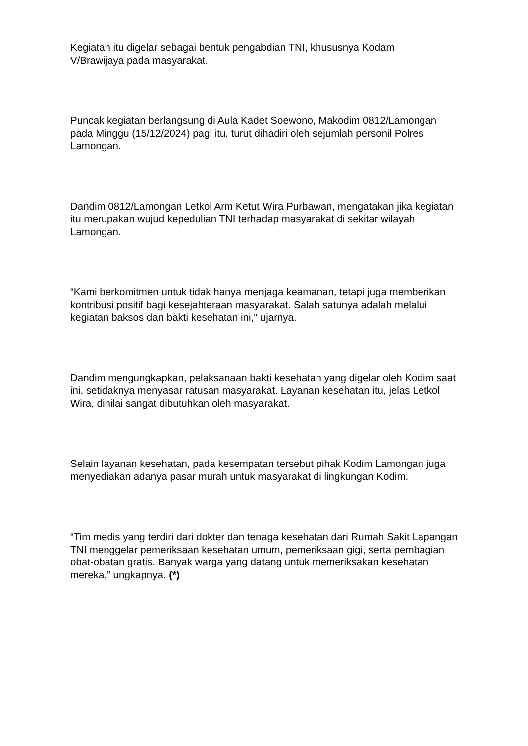Kegiatan itu digelar sebagai bentuk pengabdian TNI, khususnya Kodam
V/Brawijaya pada masyarakat.
Puncak kegiatan berlangsung di Aula Kadet Soewono, Makodim 0812/Lamongan pada Minggu (15/12/2024) pagi itu, turut dihadiri oleh sejumlah personil Polres Lamongan.
Dandim 0812/Lamongan Letkol Arm Ketut Wira Purbawan, mengatakan jika kegiatan itu merupakan wujud kepedulian TNI terhadap masyarakat di sekitar wilayah Lamongan.
“Kami berkomitmen untuk tidak hanya menjaga keamanan, tetapi juga memberikan kontribusi positif bagi kesejahteraan masyarakat. Salah satunya adalah melalui kegiatan baksos dan bakti kesehatan ini,” ujarnya.
Dandim mengungkapkan, pelaksanaan bakti kesehatan yang digelar oleh Kodim saat ini, setidaknya menyasar ratusan masyarakat. Layanan kesehatan itu, jelas Letkol Wira, dinilai sangat dibutuhkan oleh masyarakat.
Selain layanan kesehatan, pada kesempatan tersebut pihak Kodim Lamongan juga menyediakan adanya pasar murah untuk masyarakat di lingkungan Kodim.
“Tim medis yang terdiri dari dokter dan tenaga kesehatan dari Rumah Sakit Lapangan TNI menggelar pemeriksaan kesehatan umum, pemeriksaan gigi, serta pembagian obat-obatan gratis. Banyak warga yang datang untuk memeriksakan kesehatan mereka,” ungkapnya. (*)